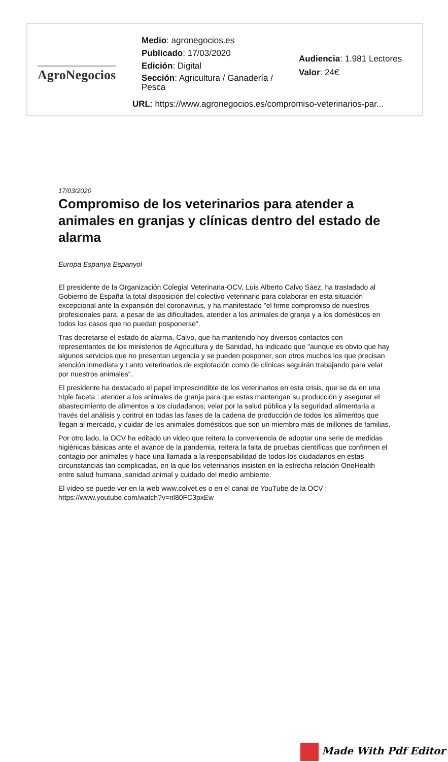AgroNegocios
Medio: agronegocios.es
Publicado: 17/03/2020
Edición: Digital
Sección: Agricultura / Ganadería / Pesca
Audiencia: 1.981 Lectores
Valor: 24€
URL: https://www.agronegocios.es/compromiso-veterinarios-par...
17/03/2020
Compromiso de los veterinarios para atender a animales en granjas y clínicas dentro del estado de alarma
Europa Espanya Espanyol
El presidente de la Organización Colegial Veterinaria-OCV, Luis Alberto Calvo Sáez, ha trasladado al Gobierno de España la total disposición del colectivo veterinario para colaborar en esta situación excepcional ante la expansión del coronavirus, y ha manifestado "el firme compromiso de nuestros profesionales para, a pesar de las dificultades, atender a los animales de granja y a los domésticos en todos los casos que no puedan posponerse".
Tras decretarse el estado de alarma, Calvo, que ha mantenido hoy diversos contactos con representantes de los ministerios de Agricultura y de Sanidad, ha indicado que "aunque es obvio que hay algunos servicios que no presentan urgencia y se pueden posponer, son otros muchos los que precisan atención inmediata y t anto veterinarios de explotación como de clínicas seguirán trabajando para velar por nuestros animales".
El presidente ha destacado el papel imprescindible de los veterinarios en esta crisis, que se da en una triple faceta : atender a los animales de granja para que estas mantengan su producción y asegurar el abastecimiento de alimentos a los ciudadanos; velar por la salud pública y la seguridad alimentaria a través del análisis y control en todas las fases de la cadena de producción de todos los alimentos que llegan al mercado, y cuidar de los animales domésticos que son un miembro más de millones de familias.
Por otro lado, la OCV ha editado un video que reitera la conveniencia de adoptar una serie de medidas higiénicas básicas ante el avance de la pandemia, reitera la falta de pruebas científicas que confirmen el contagio por animales y hace una llamada a la responsabilidad de todos los ciudadanos en estas circunstancias tan complicadas, en la que los veterinarios insisten en la estrecha relación OneHealth entre salud humana, sanidad animal y cuidado del medio ambiente.
El vídeo se puede ver en la web www.colvet.es o en el canal de YouTube de la OCV : https://www.youtube.com/watch?v=nl80FC3pxEw
Made With Pdf Editor